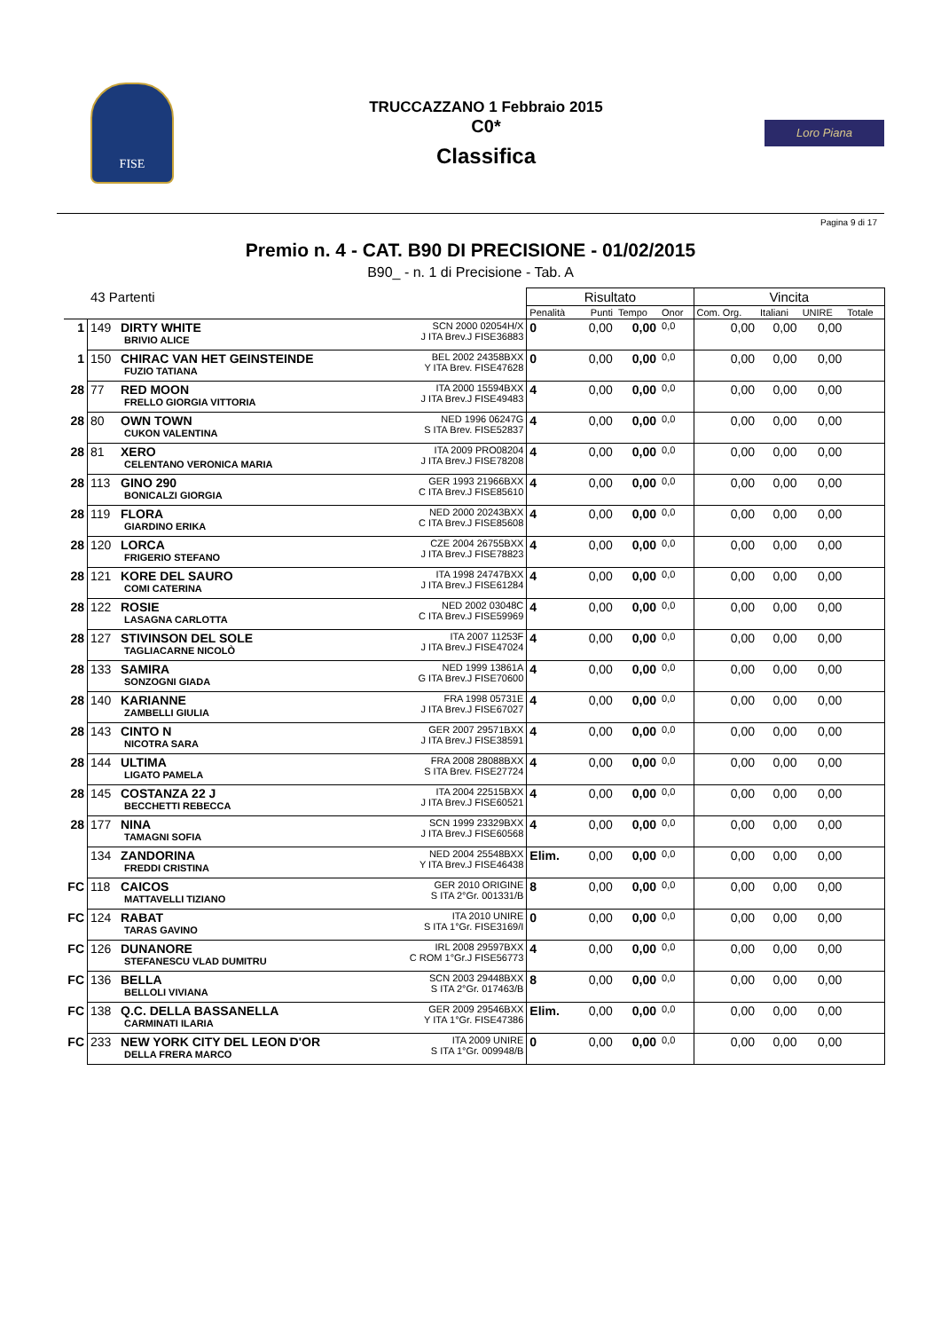FISE
TRUCCAZZANO 1 Febbraio 2015
C0*
Classifica
Loro Piana
Pagina 9 di 17
Premio n. 4 - CAT. B90 DI PRECISIONE - 01/02/2015
B90_ - n. 1 di Precisione - Tab. A
| 43 Partenti | | | | Risultato | | | | Vincita | | | |
| | | | | Penalità | Punti | Tempo | Onor | Com. Org. | Italiani | UNIRE | Totale |
| 1 | 149 | DIRTY WHITE BRIVIO ALICE | SCN 2000 02054H/X J ITA Brev.J FISE36883 | 0 | 0,00 | 0,00 | 0,0 | 0,00 | 0,00 | 0,00 | |
| 1 | 150 | CHIRAC VAN HET GEINSTEINDE FUZIO TATIANA | BEL 2002 24358BXX Y ITA Brev. FISE47628 | 0 | 0,00 | 0,00 | 0,0 | 0,00 | 0,00 | 0,00 | |
| 28 | 77 | RED MOON FRELLO GIORGIA VITTORIA | ITA 2000 15594BXX J ITA Brev.J FISE49483 | 4 | 0,00 | 0,00 | 0,0 | 0,00 | 0,00 | 0,00 | |
| 28 | 80 | OWN TOWN CUKON VALENTINA | NED 1996 06247G S ITA Brev. FISE52837 | 4 | 0,00 | 0,00 | 0,0 | 0,00 | 0,00 | 0,00 | |
| 28 | 81 | XERO CELENTANO VERONICA MARIA | ITA 2009 PRO08204 J ITA Brev.J FISE78208 | 4 | 0,00 | 0,00 | 0,0 | 0,00 | 0,00 | 0,00 | |
| 28 | 113 | GINO 290 BONICALZI GIORGIA | GER 1993 21966BXX C ITA Brev.J FISE85610 | 4 | 0,00 | 0,00 | 0,0 | 0,00 | 0,00 | 0,00 | |
| 28 | 119 | FLORA GIARDINO ERIKA | NED 2000 20243BXX C ITA Brev.J FISE85608 | 4 | 0,00 | 0,00 | 0,0 | 0,00 | 0,00 | 0,00 | |
| 28 | 120 | LORCA FRIGERIO STEFANO | CZE 2004 26755BXX J ITA Brev.J FISE78823 | 4 | 0,00 | 0,00 | 0,0 | 0,00 | 0,00 | 0,00 | |
| 28 | 121 | KORE DEL SAURO COMI CATERINA | ITA 1998 24747BXX J ITA Brev.J FISE61284 | 4 | 0,00 | 0,00 | 0,0 | 0,00 | 0,00 | 0,00 | |
| 28 | 122 | ROSIE LASAGNA CARLOTTA | NED 2002 03048C C ITA Brev.J FISE59969 | 4 | 0,00 | 0,00 | 0,0 | 0,00 | 0,00 | 0,00 | |
| 28 | 127 | STIVINSON DEL SOLE TAGLIACARNE NICOLÒ | ITA 2007 11253F J ITA Brev.J FISE47024 | 4 | 0,00 | 0,00 | 0,0 | 0,00 | 0,00 | 0,00 | |
| 28 | 133 | SAMIRA SONZOGNI GIADA | NED 1999 13861A G ITA Brev.J FISE70600 | 4 | 0,00 | 0,00 | 0,0 | 0,00 | 0,00 | 0,00 | |
| 28 | 140 | KARIANNE ZAMBELLI GIULIA | FRA 1998 05731E J ITA Brev.J FISE67027 | 4 | 0,00 | 0,00 | 0,0 | 0,00 | 0,00 | 0,00 | |
| 28 | 143 | CINTO N NICOTRA SARA | GER 2007 29571BXX J ITA Brev.J FISE38591 | 4 | 0,00 | 0,00 | 0,0 | 0,00 | 0,00 | 0,00 | |
| 28 | 144 | ULTIMA LIGATO PAMELA | FRA 2008 28088BXX S ITA Brev. FISE27724 | 4 | 0,00 | 0,00 | 0,0 | 0,00 | 0,00 | 0,00 | |
| 28 | 145 | COSTANZA 22 J BECCHETTI REBECCA | ITA 2004 22515BXX J ITA Brev.J FISE60521 | 4 | 0,00 | 0,00 | 0,0 | 0,00 | 0,00 | 0,00 | |
| 28 | 177 | NINA TAMAGNI SOFIA | SCN 1999 23329BXX J ITA Brev.J FISE60568 | 4 | 0,00 | 0,00 | 0,0 | 0,00 | 0,00 | 0,00 | |
| | 134 | ZANDORINA FREDDI CRISTINA | NED 2004 25548BXX Y ITA Brev.J FISE46438 | Elim. | 0,00 | 0,00 | 0,0 | 0,00 | 0,00 | 0,00 | |
| FC | 118 | CAICOS MATTAVELLI TIZIANO | GER 2010 ORIGINE S ITA 2°Gr. 001331/B | 8 | 0,00 | 0,00 | 0,0 | 0,00 | 0,00 | 0,00 | |
| FC | 124 | RABAT TARAS GAVINO | ITA 2010 UNIRE S ITA 1°Gr. FISE3169/I | 0 | 0,00 | 0,00 | 0,0 | 0,00 | 0,00 | 0,00 | |
| FC | 126 | DUNANORE STEFANESCU VLAD DUMITRU | IRL 2008 29597BXX C ROM 1°Gr.J FISE56773 | 4 | 0,00 | 0,00 | 0,0 | 0,00 | 0,00 | 0,00 | |
| FC | 136 | BELLA BELLOLI VIVIANA | SCN 2003 29448BXX S ITA 2°Gr. 017463/B | 8 | 0,00 | 0,00 | 0,0 | 0,00 | 0,00 | 0,00 | |
| FC | 138 | Q.C. DELLA BASSANELLA CARMINATI ILARIA | GER 2009 29546BXX Y ITA 1°Gr. FISE47386 | Elim. | 0,00 | 0,00 | 0,0 | 0,00 | 0,00 | 0,00 | |
| FC | 233 | NEW YORK CITY DEL LEON D'OR DELLA FRERA MARCO | ITA 2009 UNIRE S ITA 1°Gr. 009948/B | 0 | 0,00 | 0,00 | 0,0 | 0,00 | 0,00 | 0,00 | |